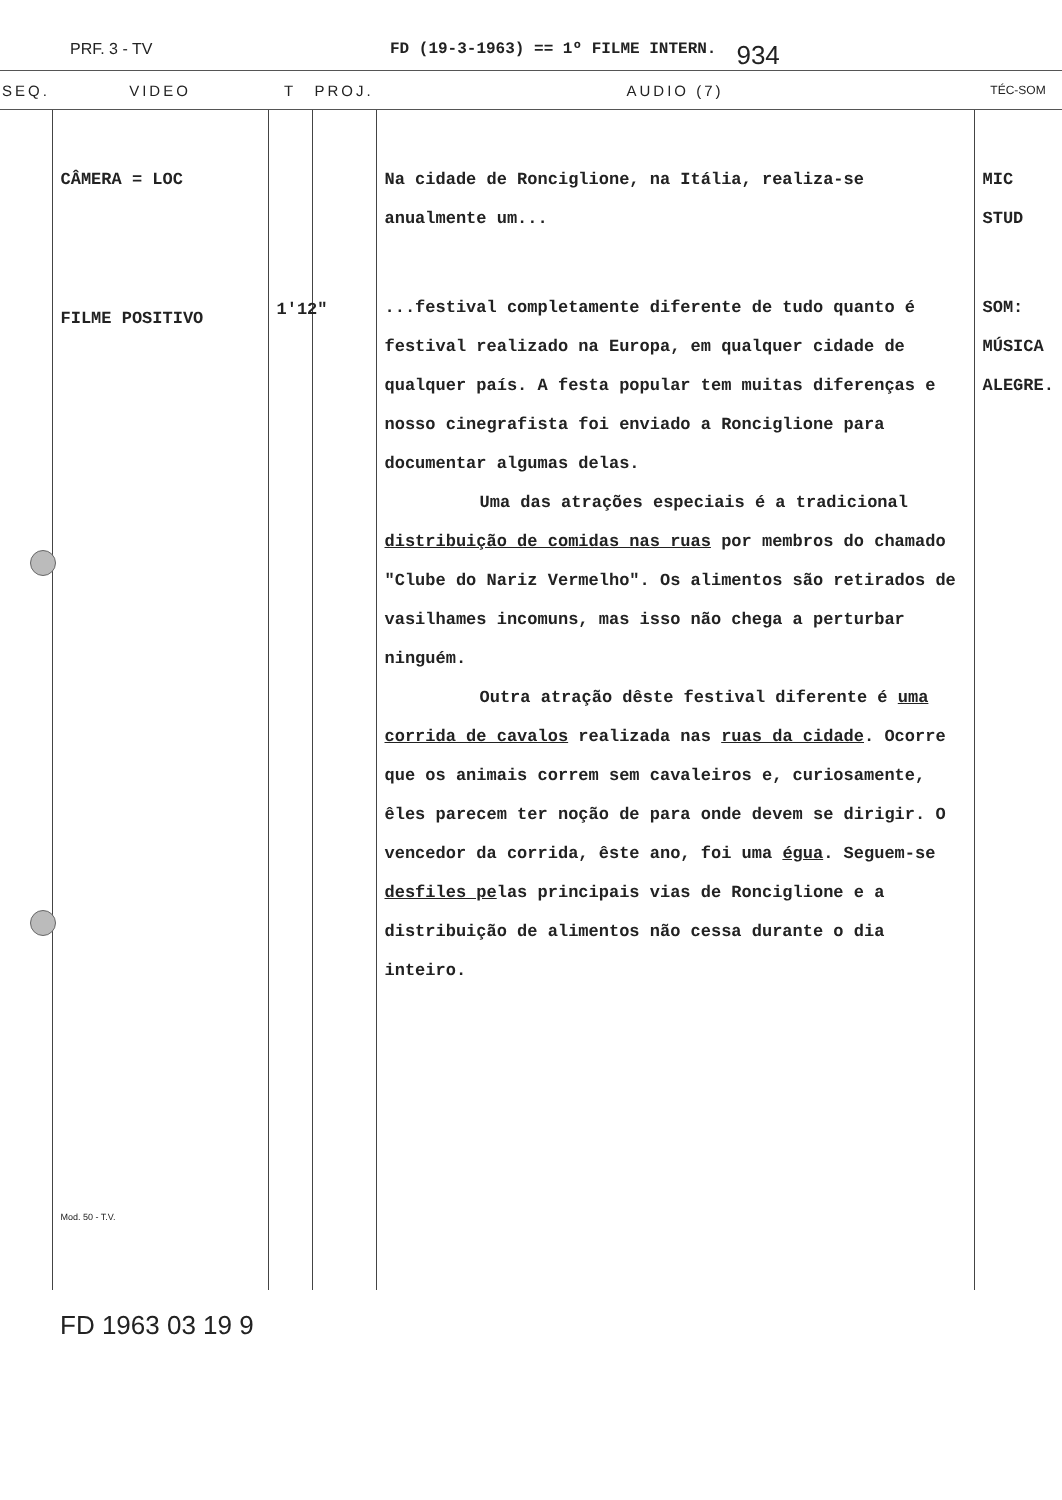PRF. 3 - TV FD (19-3-1963) == 1º FILME INTERN. 934
| SEQ. | VIDEO | T | PROJ. | AUDIO (7) | TÉC-SOM |
| --- | --- | --- | --- | --- | --- |
| | CÂMERA = LOC FILME POSITIVO Mod. 50 - T.V. | 1'12" | | Na cidade de Ronciglione, na Itália, realiza-se anualmente um... ...festival completamente diferente de tudo quanto é festival realizado na Europa, em qualquer cidade de qualquer país. A festa popular tem muitas diferenças e nosso cinegrafista foi enviado a Ronciglione para documentar algumas delas. Uma das atrações especiais é a tradicional distribuição de comidas nas ruas por membros do chamado "Clube do Nariz Vermelho". Os alimentos são retirados de vasilhames incomuns, mas isso não chega a perturbar ninguém. Outra atração dêste festival diferente é uma corrida de cavalos realizada nas ruas da cidade . Ocorre que os animais correm sem cavaleiros e, curiosamente, êles parecem ter noção de para onde devem se dirigir. O vencedor da corrida, êste ano, foi uma égua . Seguem-se desfiles pe las principais vias de Ronciglione e a distribuição de alimentos não cessa durante o dia inteiro. | MIC STUD SOM: MÚSICA ALEGRE. |
FD 1963 03 19 9